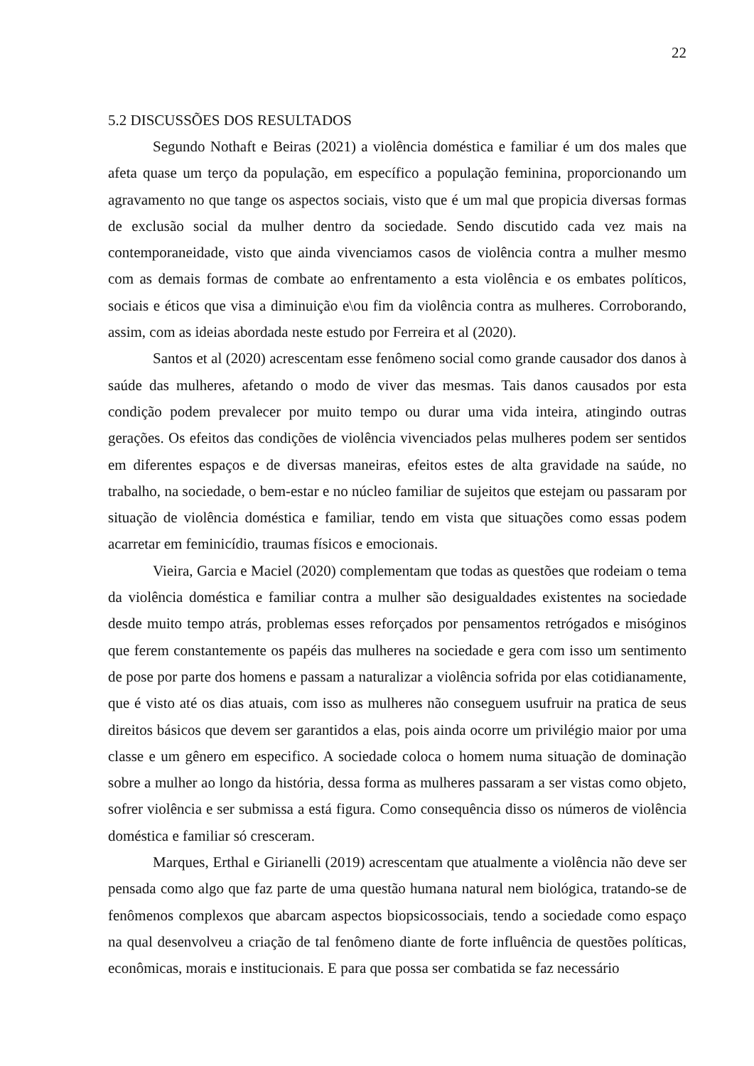22
5.2 DISCUSSÕES DOS RESULTADOS
Segundo Nothaft e Beiras (2021) a violência doméstica e familiar é um dos males que afeta quase um terço da população, em específico a população feminina, proporcionando um agravamento no que tange os aspectos sociais, visto que é um mal que propicia diversas formas de exclusão social da mulher dentro da sociedade. Sendo discutido cada vez mais na contemporaneidade, visto que ainda vivenciamos casos de violência contra a mulher mesmo com as demais formas de combate ao enfrentamento a esta violência e os embates políticos, sociais e éticos que visa a diminuição e\ou fim da violência contra as mulheres. Corroborando, assim, com as ideias abordada neste estudo por Ferreira et al (2020).
Santos et al (2020) acrescentam esse fenômeno social como grande causador dos danos à saúde das mulheres, afetando o modo de viver das mesmas. Tais danos causados por esta condição podem prevalecer por muito tempo ou durar uma vida inteira, atingindo outras gerações. Os efeitos das condições de violência vivenciados pelas mulheres podem ser sentidos em diferentes espaços e de diversas maneiras, efeitos estes de alta gravidade na saúde, no trabalho, na sociedade, o bem-estar e no núcleo familiar de sujeitos que estejam ou passaram por situação de violência doméstica e familiar, tendo em vista que situações como essas podem acarretar em feminicídio, traumas físicos e emocionais.
Vieira, Garcia e Maciel (2020) complementam que todas as questões que rodeiam o tema da violência doméstica e familiar contra a mulher são desigualdades existentes na sociedade desde muito tempo atrás, problemas esses reforçados por pensamentos retrógados e misóginos que ferem constantemente os papéis das mulheres na sociedade e gera com isso um sentimento de pose por parte dos homens e passam a naturalizar a violência sofrida por elas cotidianamente, que é visto até os dias atuais, com isso as mulheres não conseguem usufruir na pratica de seus direitos básicos que devem ser garantidos a elas, pois ainda ocorre um privilégio maior por uma classe e um gênero em especifico. A sociedade coloca o homem numa situação de dominação sobre a mulher ao longo da história, dessa forma as mulheres passaram a ser vistas como objeto, sofrer violência e ser submissa a está figura. Como consequência disso os números de violência doméstica e familiar só cresceram.
Marques, Erthal e Girianelli (2019) acrescentam que atualmente a violência não deve ser pensada como algo que faz parte de uma questão humana natural nem biológica, tratando-se de fenômenos complexos que abarcam aspectos biopsicossociais, tendo a sociedade como espaço na qual desenvolveu a criação de tal fenômeno diante de forte influência de questões políticas, econômicas, morais e institucionais. E para que possa ser combatida se faz necessário